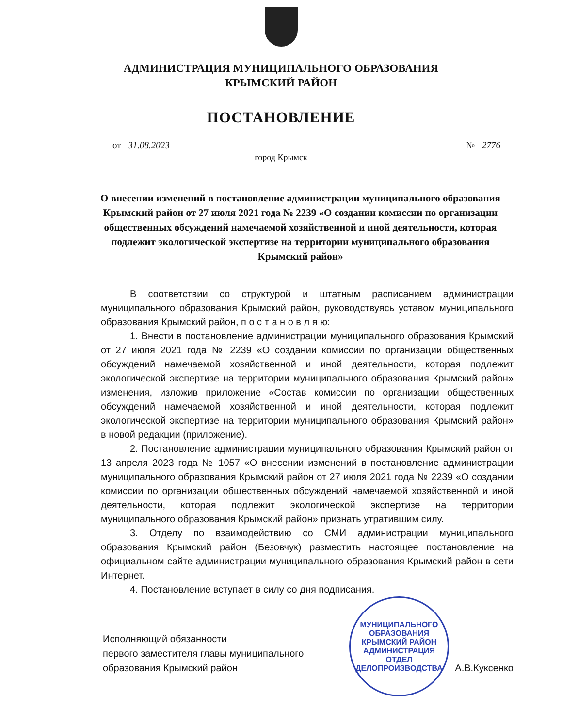АДМИНИСТРАЦИЯ МУНИЦИПАЛЬНОГО ОБРАЗОВАНИЯ
КРЫМСКИЙ РАЙОН
ПОСТАНОВЛЕНИЕ
от 31.08.2023 № 2776
город Крымск
О внесении изменений в постановление администрации муниципального образования Крымский район от 27 июля 2021 года № 2239 «О создании комиссии по организации общественных обсуждений намечаемой хозяйственной и иной деятельности, которая подлежит экологической экспертизе на территории муниципального образования Крымский район»
В соответствии со структурой и штатным расписанием администрации муниципального образования Крымский район, руководствуясь уставом муниципального образования Крымский район, п о с т а н о в л я ю:
1. Внести в постановление администрации муниципального образования Крымский от 27 июля 2021 года № 2239 «О создании комиссии по организации общественных обсуждений намечаемой хозяйственной и иной деятельности, которая подлежит экологической экспертизе на территории муниципального образования Крымский район» изменения, изложив приложение «Состав комиссии по организации общественных обсуждений намечаемой хозяйственной и иной деятельности, которая подлежит экологической экспертизе на территории муниципального образования Крымский район» в новой редакции (приложение).
2. Постановление администрации муниципального образования Крымский район от 13 апреля 2023 года № 1057 «О внесении изменений в постановление администрации муниципального образования Крымский район от 27 июля 2021 года № 2239 «О создании комиссии по организации общественных обсуждений намечаемой хозяйственной и иной деятельности, которая подлежит экологической экспертизе на территории муниципального образования Крымский район» признать утратившим силу.
3. Отделу по взаимодействию со СМИ администрации муниципального образования Крымский район (Безовчук) разместить настоящее постановление на официальном сайте администрации муниципального образования Крымский район в сети Интернет.
4. Постановление вступает в силу со дня подписания.
Исполняющий обязанности
первого заместителя главы муниципального
образования Крымский район
А.В.Куксенко
МУНИЦИПАЛЬНОГО ОБРАЗОВАНИЯ КРЫМСКИЙ РАЙОН АДМИНИСТРАЦИЯ
ОТДЕЛ
ДЕЛОПРОИЗВОДСТВА